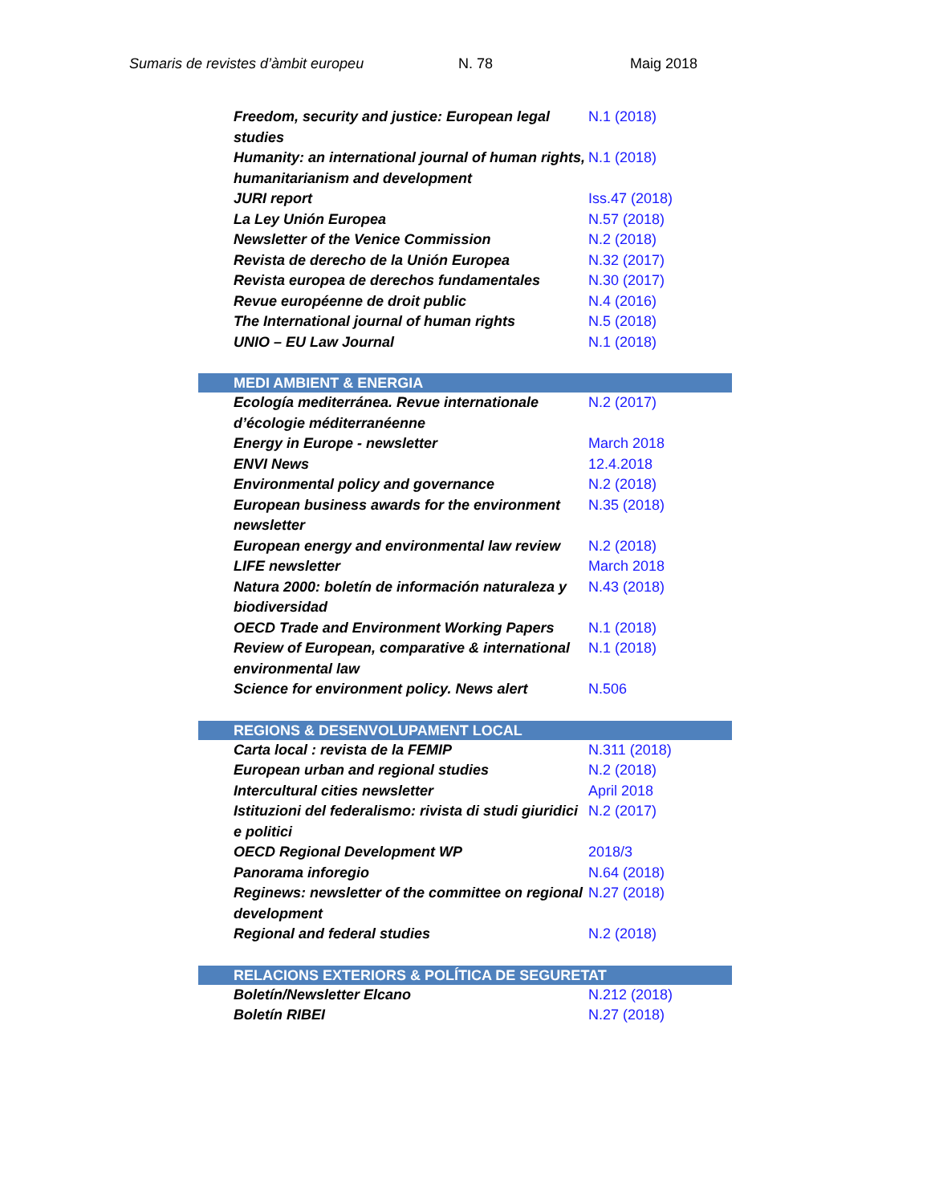Sumaris de revistes d’àmbit europeu N. 78 Maig 2018
| Freedom, security and justice: European legal studies | N.1 (2018) |
| Humanity: an international journal of human rights, humanitarianism and development | N.1 (2018) |
| JURI report | Iss.47 (2018) |
| La Ley Unión Europea | N.57 (2018) |
| Newsletter of the Venice Commission | N.2 (2018) |
| Revista de derecho de la Unión Europea | N.32 (2017) |
| Revista europea de derechos fundamentales | N.30 (2017) |
| Revue européenne de droit public | N.4 (2016) |
| The International journal of human rights | N.5 (2018) |
| UNIO – EU Law Journal | N.1 (2018) |
| MEDI AMBIENT & ENERGIA | |
| Ecología mediterránea. Revue internationale d’écologie méditerranéenne | N.2 (2017) |
| Energy in Europe - newsletter | March 2018 |
| ENVI News | 12.4.2018 |
| Environmental policy and governance | N.2 (2018) |
| European business awards for the environment newsletter | N.35 (2018) |
| European energy and environmental law review | N.2 (2018) |
| LIFE newsletter | March 2018 |
| Natura 2000: boletín de información naturaleza y biodiversidad | N.43 (2018) |
| OECD Trade and Environment Working Papers | N.1 (2018) |
| Review of European, comparative & international environmental law | N.1 (2018) |
| Science for environment policy. News alert | N.506 |
| REGIONS & DESENVOLUPAMENT LOCAL | |
| Carta local : revista de la FEMIP | N.311 (2018) |
| European urban and regional studies | N.2 (2018) |
| Intercultural cities newsletter | April 2018 |
| Istituzioni del federalismo: rivista di studi giuridici e politici | N.2 (2017) |
| OECD Regional Development WP | 2018/3 |
| Panorama inforegio | N.64 (2018) |
| Reginews: newsletter of the committee on regional development | N.27 (2018) |
| Regional and federal studies | N.2 (2018) |
| RELACIONS EXTERIORS & POLÍTICA DE SEGURETAT | |
| Boletín/Newsletter Elcano | N.212 (2018) |
| Boletín RIBEI | N.27 (2018) |